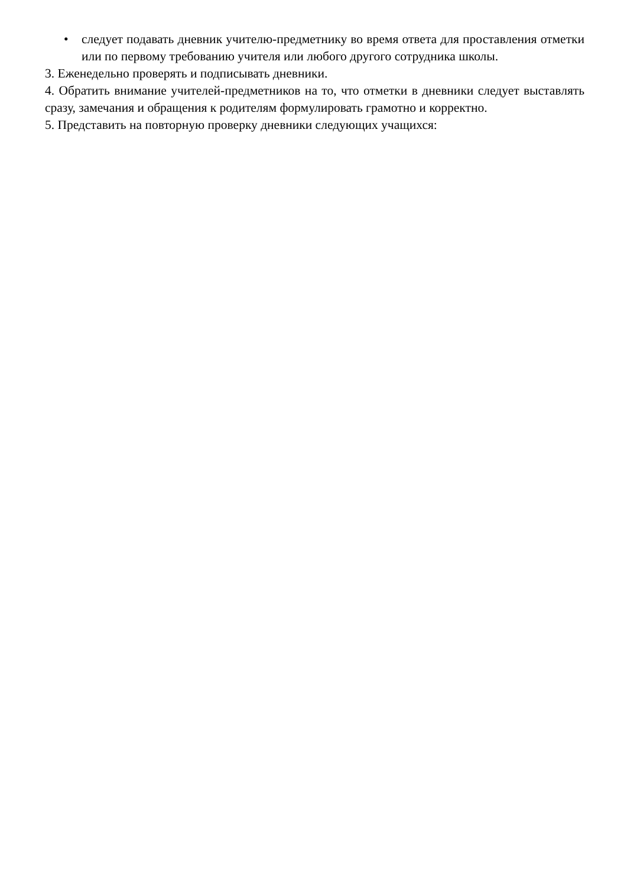• следует подавать дневник учителю-предметнику во время ответа для проставления отметки или по первому требованию учителя или любого другого сотрудника школы.
3. Еженедельно проверять и подписывать дневники.
4. Обратить внимание учителей-предметников на то, что отметки в дневники следует выставлять сразу, замечания и обращения к родителям формулировать грамотно и корректно.
5. Представить на повторную проверку дневники следующих учащихся: